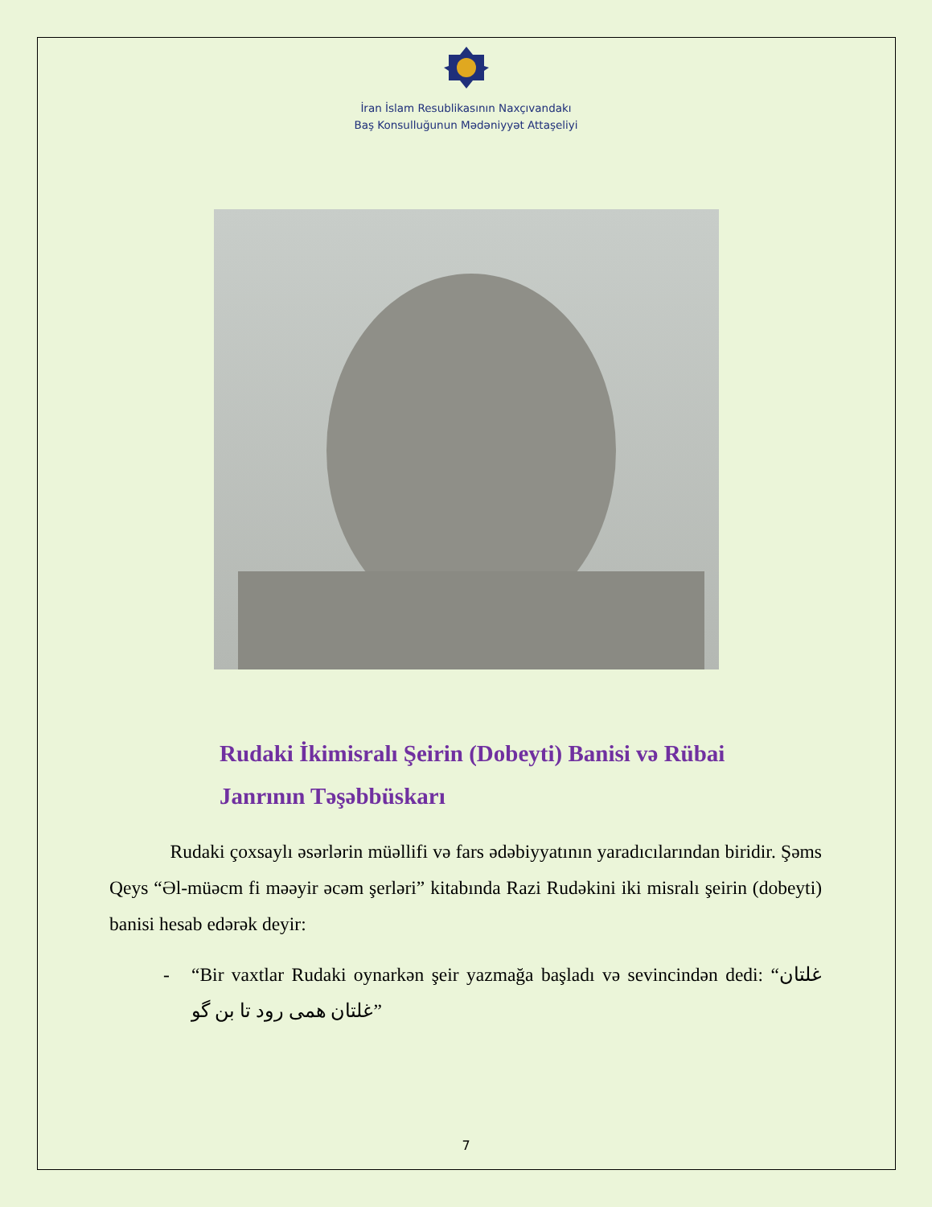İran İslam Resublikasının Naxçıvandakı
Baş Konsulluğunun Mədəniyyət Attaşeliyi
Rudaki İkimisralı Şeirin (Dobeyti) Banisi və Rübai Janrının Təşəbbüskarı
Rudaki çoxsaylı əsərlərin müəllifi və fars ədəbiyyatının yaradıcılarından biridir. Şəms Qeys “Əl-müəcm fi məəyir əcəm şerləri” kitabında Razi Rudəkini iki misralı şeirin (dobeyti) banisi hesab edərək deyir:
- “Bir vaxtlar Rudaki oynarkən şeir yazmağa başladı və sevincindən dedi: “غلتان غلتان همی رود تا بن گو”
7